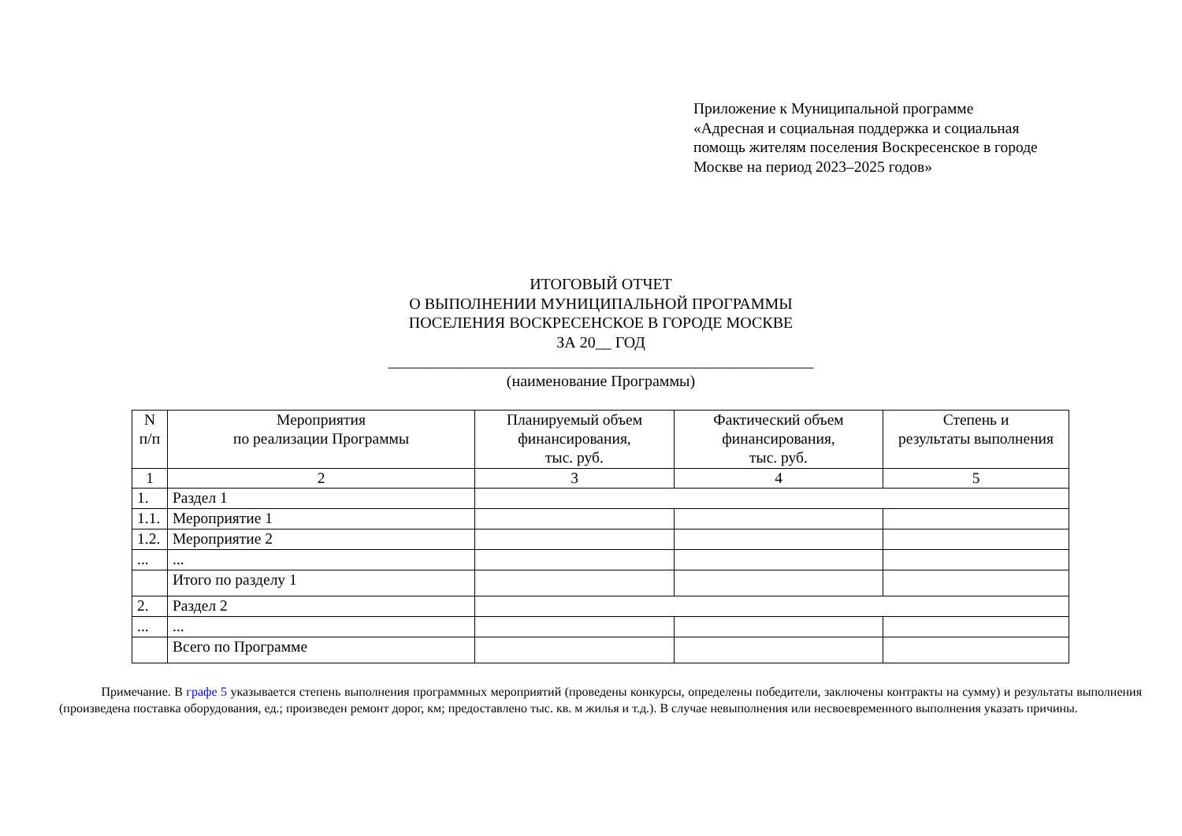Приложение к Муниципальной программе
«Адресная и социальная поддержка и социальная
помощь жителям поселения Воскресенское в городе
Москве на период 2023–2025 годов»
ИТОГОВЫЙ ОТЧЕТ
О ВЫПОЛНЕНИИ МУНИЦИПАЛЬНОЙ ПРОГРАММЫ
ПОСЕЛЕНИЯ ВОСКРЕСЕНСКОЕ В ГОРОДЕ МОСКВЕ
ЗА 20__ ГОД
______________________________________________________
(наименование Программы)
| N п/п | Мероприятия по реализации Программы | Планируемый объем финансирования, тыс. руб. | Фактический объем финансирования, тыс. руб. | Степень и результаты выполнения |
| --- | --- | --- | --- | --- |
| 1 | 2 | 3 | 4 | 5 |
| 1. | Раздел 1 | | | |
| 1.1. | Мероприятие 1 | | | |
| 1.2. | Мероприятие 2 | | | |
| ... | ... | | | |
| | Итого по разделу 1 | | | |
| 2. | Раздел 2 | | | |
| ... | ... | | | |
| | Всего по Программе | | | |
Примечание. В графе 5 указывается степень выполнения программных мероприятий (проведены конкурсы, определены победители, заключены контракты на сумму) и результаты выполнения (произведена поставка оборудования, ед.; произведен ремонт дорог, км; предоставлено тыс. кв. м жилья и т.д.). В случае невыполнения или несвоевременного выполнения указать причины.